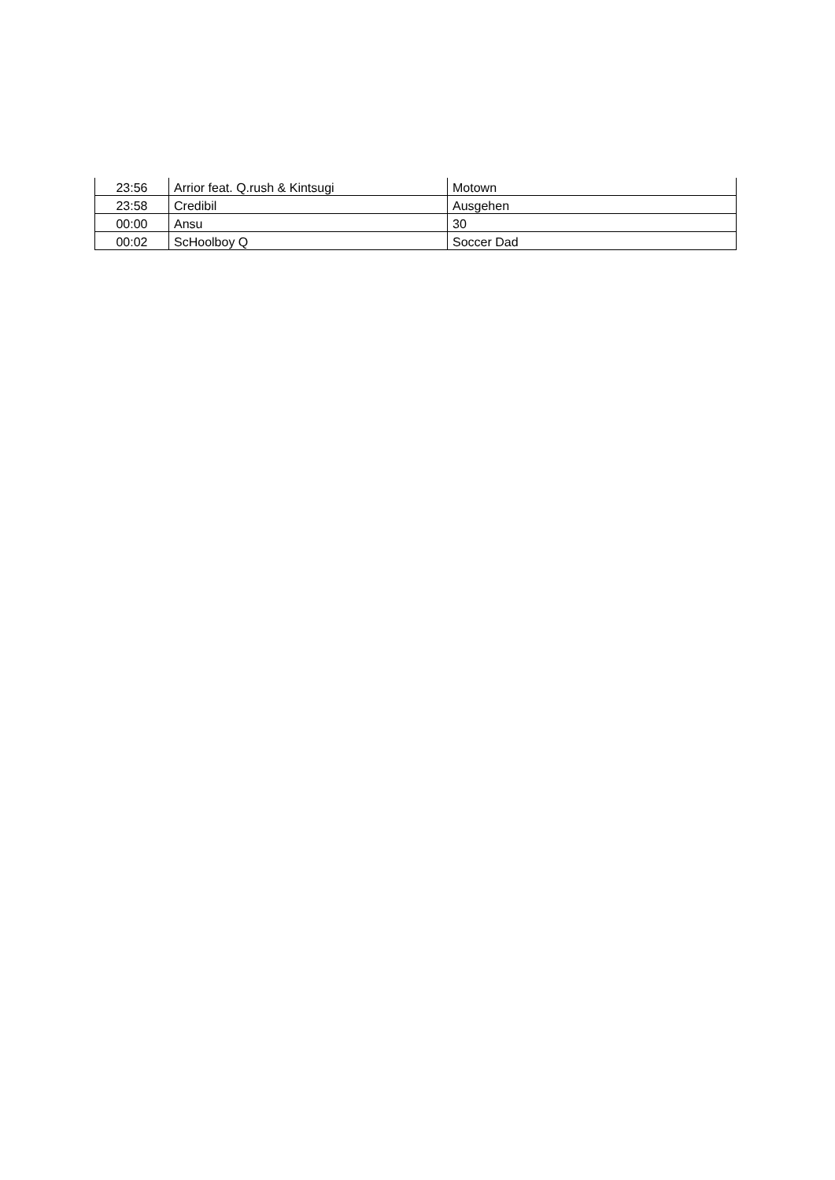| 23:56 | Arrior feat. Q.rush & Kintsugi | Motown |
| 23:58 | Credibil | Ausgehen |
| 00:00 | Ansu | 30 |
| 00:02 | ScHoolboy Q | Soccer Dad |